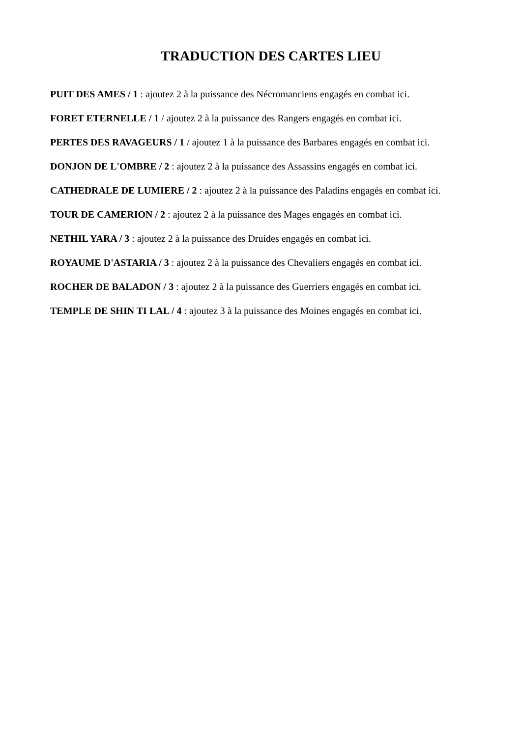TRADUCTION DES CARTES LIEU
PUIT DES AMES / 1 : ajoutez 2 à la puissance des Nécromanciens engagés en combat ici.
FORET ETERNELLE / 1 / ajoutez 2 à la puissance des Rangers engagés en combat ici.
PERTES DES RAVAGEURS / 1 / ajoutez 1 à la puissance des Barbares engagés en combat ici.
DONJON DE L'OMBRE / 2 : ajoutez 2 à la puissance des Assassins engagés en combat ici.
CATHEDRALE DE LUMIERE / 2 : ajoutez 2 à la puissance des Paladins engagés en combat ici.
TOUR DE CAMERION / 2 : ajoutez 2 à la puissance des Mages engagés en combat ici.
NETHIL YARA / 3 : ajoutez 2 à la puissance des Druides engagés en combat ici.
ROYAUME D'ASTARIA / 3 : ajoutez 2 à la puissance des Chevaliers engagés en combat ici.
ROCHER DE BALADON / 3 : ajoutez 2 à la puissance des Guerriers engagés en combat ici.
TEMPLE DE SHIN TI LAL / 4 : ajoutez 3 à la puissance des Moines engagés en combat ici.